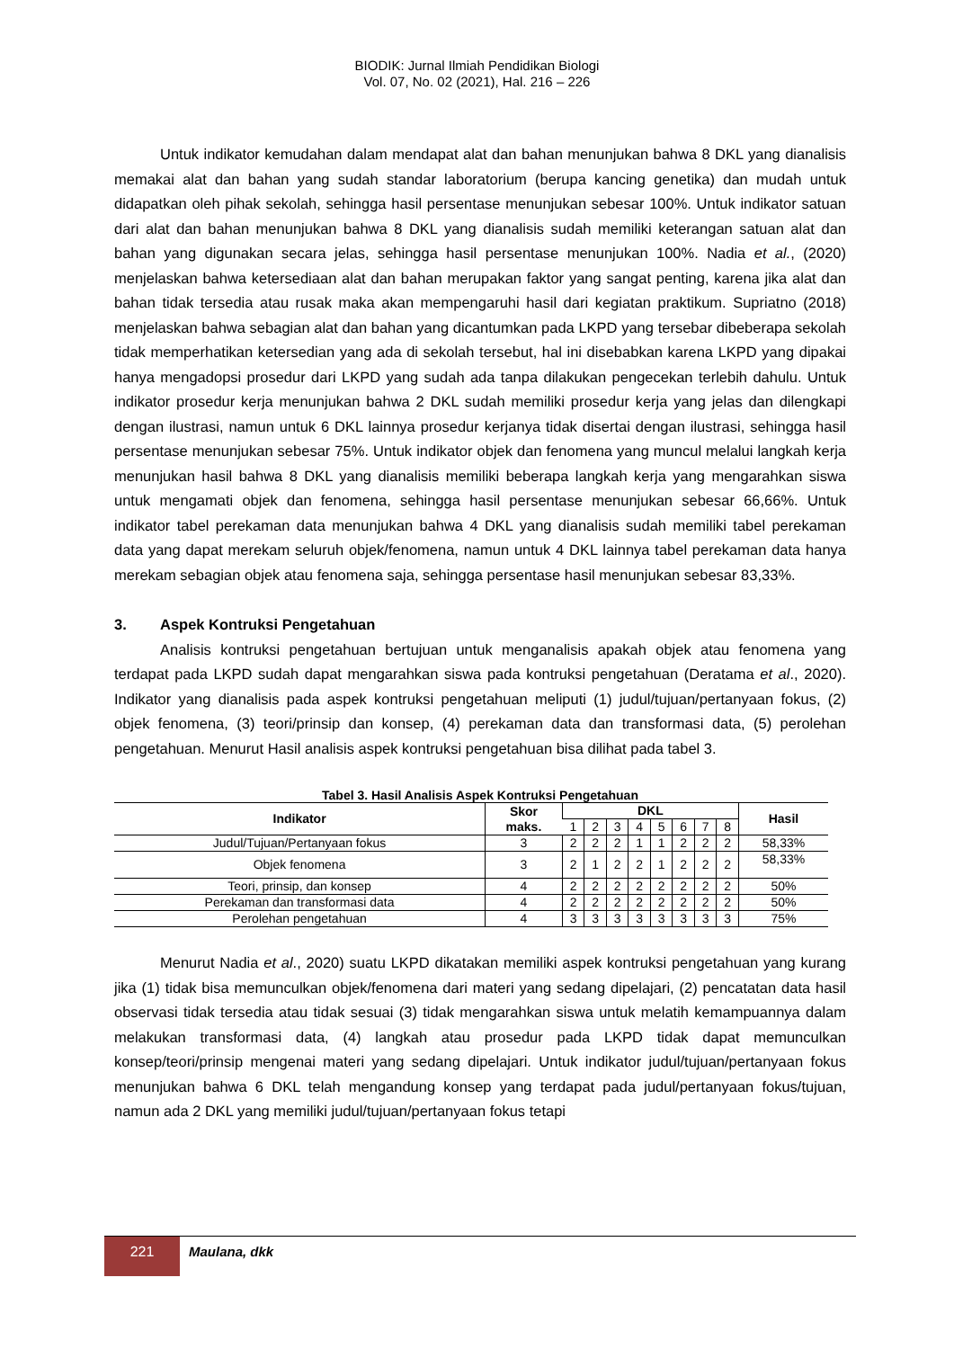BIODIK: Jurnal Ilmiah Pendidikan Biologi
Vol. 07, No. 02 (2021), Hal. 216 – 226
Untuk indikator kemudahan dalam mendapat alat dan bahan menunjukan bahwa 8 DKL yang dianalisis memakai alat dan bahan yang sudah standar laboratorium (berupa kancing genetika) dan mudah untuk didapatkan oleh pihak sekolah, sehingga hasil persentase menunjukan sebesar 100%. Untuk indikator satuan dari alat dan bahan menunjukan bahwa 8 DKL yang dianalisis sudah memiliki keterangan satuan alat dan bahan yang digunakan secara jelas, sehingga hasil persentase menunjukan 100%. Nadia et al., (2020) menjelaskan bahwa ketersediaan alat dan bahan merupakan faktor yang sangat penting, karena jika alat dan bahan tidak tersedia atau rusak maka akan mempengaruhi hasil dari kegiatan praktikum. Supriatno (2018) menjelaskan bahwa sebagian alat dan bahan yang dicantumkan pada LKPD yang tersebar dibeberapa sekolah tidak memperhatikan ketersedian yang ada di sekolah tersebut, hal ini disebabkan karena LKPD yang dipakai hanya mengadopsi prosedur dari LKPD yang sudah ada tanpa dilakukan pengecekan terlebih dahulu. Untuk indikator prosedur kerja menunjukan bahwa 2 DKL sudah memiliki prosedur kerja yang jelas dan dilengkapi dengan ilustrasi, namun untuk 6 DKL lainnya prosedur kerjanya tidak disertai dengan ilustrasi, sehingga hasil persentase menunjukan sebesar 75%. Untuk indikator objek dan fenomena yang muncul melalui langkah kerja menunjukan hasil bahwa 8 DKL yang dianalisis memiliki beberapa langkah kerja yang mengarahkan siswa untuk mengamati objek dan fenomena, sehingga hasil persentase menunjukan sebesar 66,66%. Untuk indikator tabel perekaman data menunjukan bahwa 4 DKL yang dianalisis sudah memiliki tabel perekaman data yang dapat merekam seluruh objek/fenomena, namun untuk 4 DKL lainnya tabel perekaman data hanya merekam sebagian objek atau fenomena saja, sehingga persentase hasil menunjukan sebesar 83,33%.
3. Aspek Kontruksi Pengetahuan
Analisis kontruksi pengetahuan bertujuan untuk menganalisis apakah objek atau fenomena yang terdapat pada LKPD sudah dapat mengarahkan siswa pada kontruksi pengetahuan (Deratama et al., 2020). Indikator yang dianalisis pada aspek kontruksi pengetahuan meliputi (1) judul/tujuan/pertanyaan fokus, (2) objek fenomena, (3) teori/prinsip dan konsep, (4) perekaman data dan transformasi data, (5) perolehan pengetahuan. Menurut Hasil analisis aspek kontruksi pengetahuan bisa dilihat pada tabel 3.
Tabel 3. Hasil Analisis Aspek Kontruksi Pengetahuan
| Indikator | Skor maks. | DKL | | | | | | | | Hasil |
| --- | --- | --- | --- | --- | --- | --- | --- | --- | --- | --- |
| | | 1 | 2 | 3 | 4 | 5 | 6 | 7 | 8 | |
| Judul/Tujuan/Pertanyaan fokus | 3 | 2 | 2 | 2 | 1 | 1 | 2 | 2 | 2 | 58,33% |
| Objek fenomena | 3 | 2 | 1 | 2 | 2 | 1 | 2 | 2 | 2 | 58,33% |
| Teori, prinsip, dan konsep | 4 | 2 | 2 | 2 | 2 | 2 | 2 | 2 | 2 | 50% |
| Perekaman dan transformasi data | 4 | 2 | 2 | 2 | 2 | 2 | 2 | 2 | 2 | 50% |
| Perolehan pengetahuan | 4 | 3 | 3 | 3 | 3 | 3 | 3 | 3 | 3 | 75% |
Menurut Nadia et al., 2020) suatu LKPD dikatakan memiliki aspek kontruksi pengetahuan yang kurang jika (1) tidak bisa memunculkan objek/fenomena dari materi yang sedang dipelajari, (2) pencatatan data hasil observasi tidak tersedia atau tidak sesuai (3) tidak mengarahkan siswa untuk melatih kemampuannya dalam melakukan transformasi data, (4) langkah atau prosedur pada LKPD tidak dapat memunculkan konsep/teori/prinsip mengenai materi yang sedang dipelajari. Untuk indikator judul/tujuan/pertanyaan fokus menunjukan bahwa 6 DKL telah mengandung konsep yang terdapat pada judul/pertanyaan fokus/tujuan, namun ada 2 DKL yang memiliki judul/tujuan/pertanyaan fokus tetapi
221
Maulana, dkk